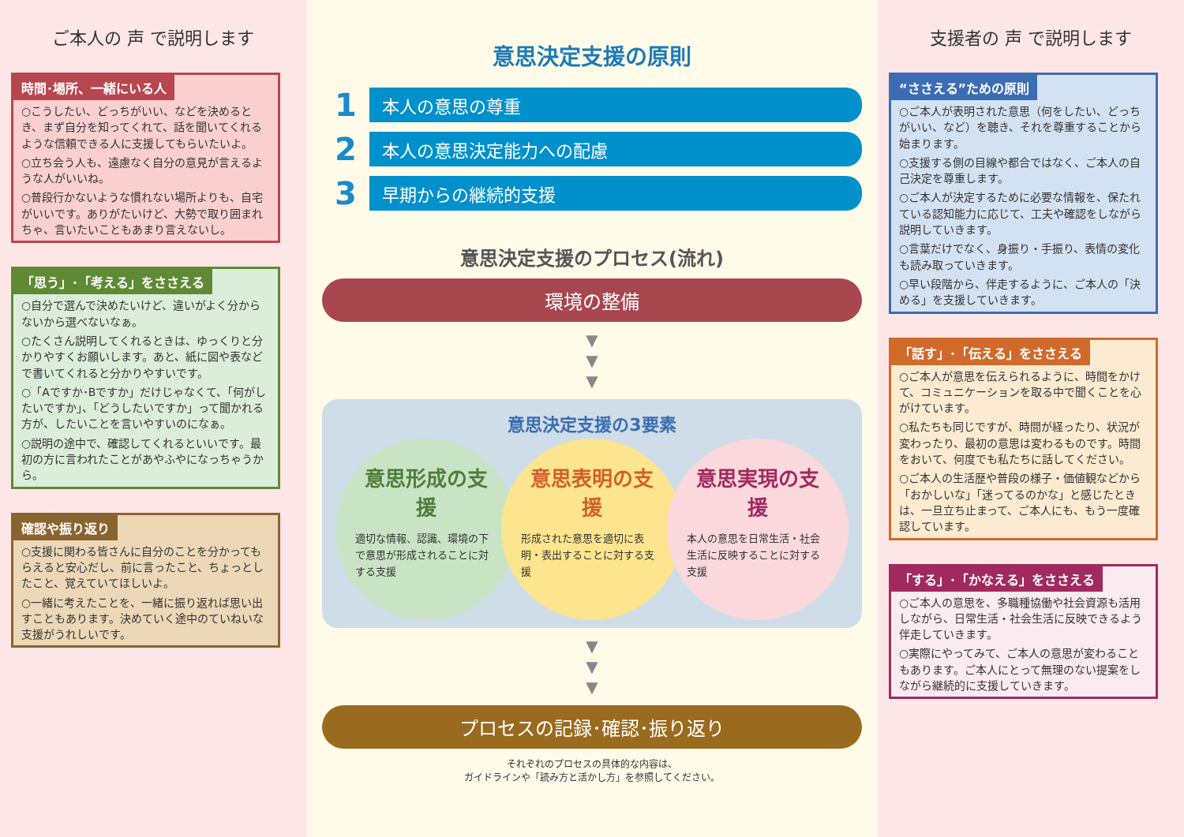ご本人の 声 で説明します
時間･場所、一緒にいる人
○こうしたい、どっちがいい、などを決めるとき、まず自分を知ってくれて、話を聞いてくれるような信頼できる人に支援してもらいたいよ。
○立ち会う人も、遠慮なく自分の意見が言えるような人がいいね。
○普段行かないような慣れない場所よりも、自宅がいいです。ありがたいけど、大勢で取り囲まれちゃ、言いたいこともあまり言えないし。
「思う」･「考える」をささえる
○自分で選んで決めたいけど、違いがよく分からないから選べないなぁ。
○たくさん説明してくれるときは、ゆっくりと分かりやすくお願いします。あと、紙に図や表などで書いてくれると分かりやすいです。
○「Aですか･Bですか」だけじゃなくて、「何がしたいですか」、「どうしたいですか」って聞かれる方が、したいことを言いやすいのになぁ。
○説明の途中で、確認してくれるといいです。最初の方に言われたことがあやふやになっちゃうから。
確認や振り返り
○支援に関わる皆さんに自分のことを分かってもらえると安心だし、前に言ったこと、ちょっとしたこと、覚えていてほしいよ。
○一緒に考えたことを、一緒に振り返れば思い出すこともあります。決めていく途中のていねいな支援がうれしいです。
意思決定支援の原則
1 本人の意思の尊重
2 本人の意思決定能力への配慮
3 早期からの継続的支援
意思決定支援のプロセス(流れ)
環境の整備
▼
▼
▼
意思決定支援の3要素
意思形成の支援
適切な情報、認識、環境の下で意思が形成されることに対する支援
意思表明の支援
形成された意思を適切に表明・表出することに対する支援
意思実現の支援
本人の意思を日常生活・社会生活に反映することに対する支援
▼
▼
▼
プロセスの記録･確認･振り返り
それぞれのプロセスの具体的な内容は、
ガイドラインや「読み方と活かし方」を参照してください。
支援者の 声 で説明します
“ささえる”ための原則
○ご本人が表明された意思（何をしたい、どっちがいい、など）を聴き、それを尊重することから始まります。
○支援する側の目線や都合ではなく、ご本人の自己決定を尊重します。
○ご本人が決定するために必要な情報を、保たれている認知能力に応じて、工夫や確認をしながら説明していきます。
○言葉だけでなく、身振り・手振り、表情の変化も読み取っていきます。
○早い段階から、伴走するように、ご本人の「決める」を支援していきます。
「話す」･「伝える」をささえる
○ご本人が意思を伝えられるように、時間をかけて、コミュニケーションを取る中で聞くことを心がけています。
○私たちも同じですが、時間が経ったり、状況が変わったり、最初の意思は変わるものです。時間をおいて、何度でも私たちに話してください。
○ご本人の生活歴や普段の様子・価値観などから「おかしいな」「迷ってるのかな」と感じたときは、一旦立ち止まって、ご本人にも、もう一度確認しています。
「する」･「かなえる」をささえる
○ご本人の意思を、多職種協働や社会資源も活用しながら、日常生活・社会生活に反映できるよう伴走していきます。
○実際にやってみて、ご本人の意思が変わることもあります。ご本人にとって無理のない提案をしながら継続的に支援していきます。